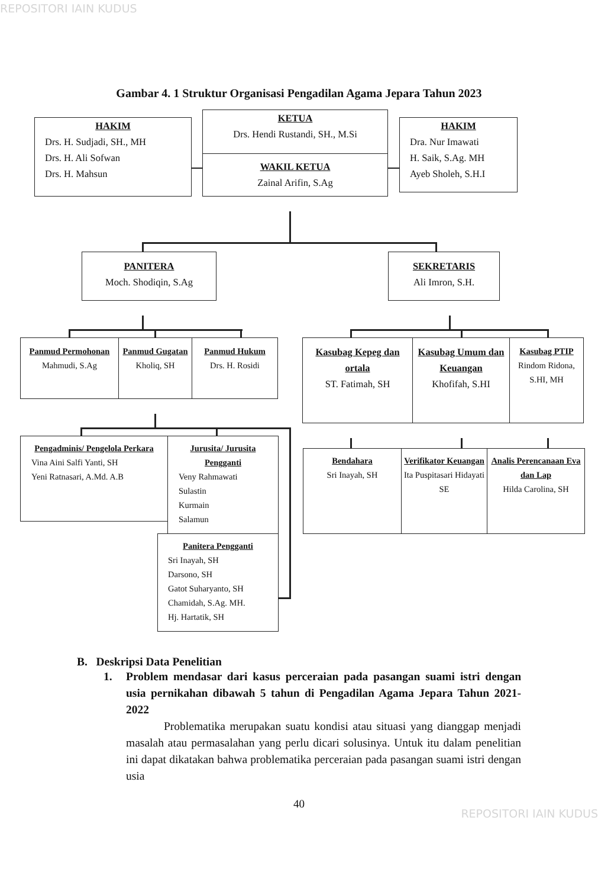REPOSITORI IAIN KUDUS
Gambar 4. 1 Struktur Organisasi Pengadilan Agama Jepara Tahun 2023
HAKIM
Drs. H. Sudjadi, SH., MH
Drs. H. Ali Sofwan
Drs. H. Mahsun
KETUA
Drs. Hendi Rustandi, SH., M.Si
WAKIL KETUA
Zainal Arifin, S.Ag
HAKIM
Dra. Nur Imawati
H. Saik, S.Ag. MH
Ayeb Sholeh, S.H.I
PANITERA
Moch. Shodiqin, S.Ag
SEKRETARIS
Ali Imron, S.H.
Panmud Permohonan
Mahmudi, S.Ag
Panmud Gugatan
Kholiq, SH
Panmud Hukum
Drs. H. Rosidi
Kasubag Kepeg dan ortala
ST. Fatimah, SH
Kasubag Umum dan Keuangan
Khofifah, S.HI
Kasubag PTIP
Rindom Ridona, S.HI, MH
Pengadminis/ Pengelola Perkara
Vina Aini Salfi Yanti, SH
Yeni Ratnasari, A.Md. A.B
Jurusita/ Jurusita Pengganti
Veny Rahmawati
Sulastin
Kurmain
Salamun
Bendahara
Sri Inayah, SH
Verifikator Keuangan
Ita Puspitasari Hidayati SE
Analis Perencanaan Eva dan Lap
Hilda Carolina, SH
Panitera Pengganti
Sri Inayah, SH
Darsono, SH
Gatot Suharyanto, SH
Chamidah, S.Ag. MH.
Hj. Hartatik, SH
B. Deskripsi Data Penelitian
1. Problem mendasar dari kasus perceraian pada pasangan suami istri dengan usia pernikahan dibawah 5 tahun di Pengadilan Agama Jepara Tahun 2021-2022
Problematika merupakan suatu kondisi atau situasi yang dianggap menjadi masalah atau permasalahan yang perlu dicari solusinya. Untuk itu dalam penelitian ini dapat dikatakan bahwa problematika perceraian pada pasangan suami istri dengan usia
40
REPOSITORI IAIN KUDUS